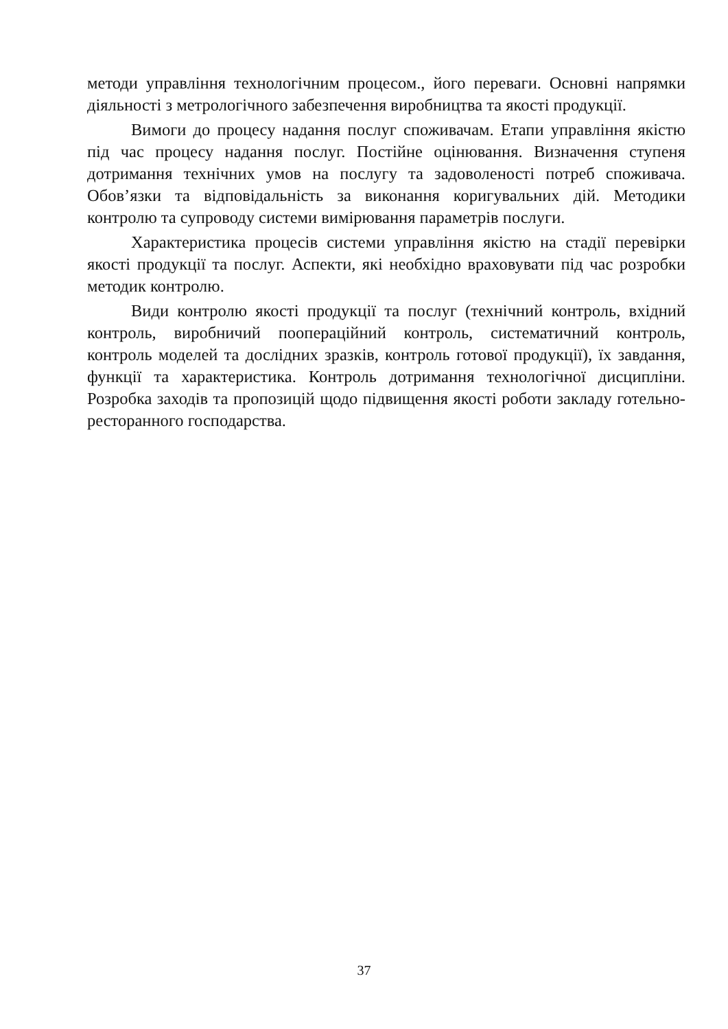методи управління технологічним процесом., його переваги. Основні напрямки діяльності з метрологічного забезпечення виробництва та якості продукції.
Вимоги до процесу надання послуг споживачам. Етапи управління якістю під час процесу надання послуг. Постійне оцінювання. Визначення ступеня дотримання технічних умов на послугу та задоволеності потреб споживача. Обов’язки та відповідальність за виконання коригувальних дій. Методики контролю та супроводу системи вимірювання параметрів послуги.
Характеристика процесів системи управління якістю на стадії перевірки якості продукції та послуг. Аспекти, які необхідно враховувати під час розробки методик контролю.
Види контролю якості продукції та послуг (технічний контроль, вхідний контроль, виробничий пооперацiйний контроль, систематичний контроль, контроль моделей та дослідних зразків, контроль готової продукції), їх завдання, функції та характеристика. Контроль дотримання технологічної дисципліни. Розробка заходів та пропозицій щодо підвищення якості роботи закладу готельно-ресторанного господарства.
37